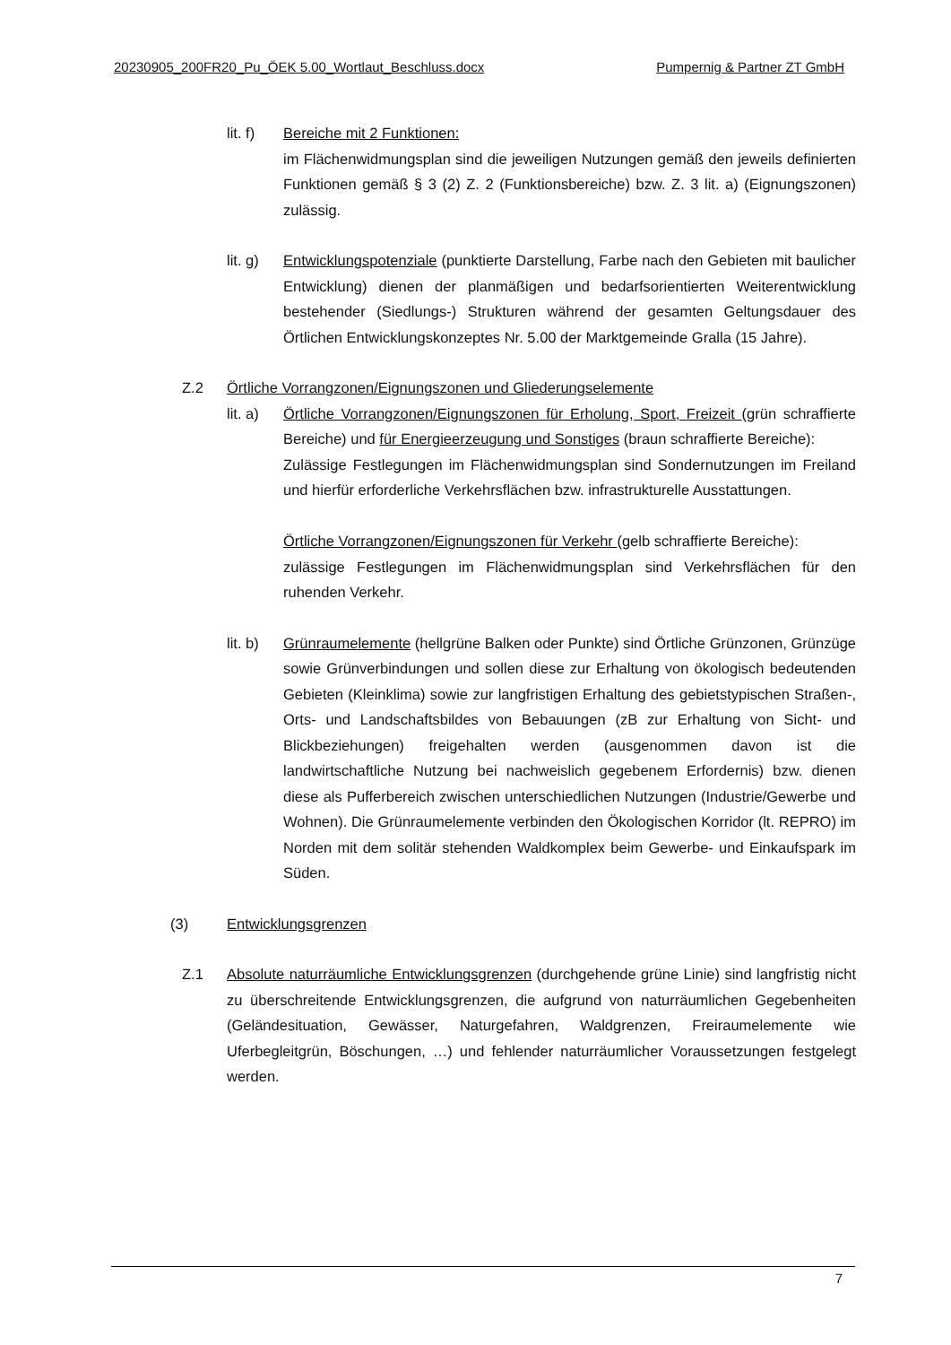20230905_200FR20_Pu_ÖEK 5.00_Wortlaut_Beschluss.docx Pumpernig & Partner ZT GmbH
lit. f)
Bereiche mit 2 Funktionen:
im Flächenwidmungsplan sind die jeweiligen Nutzungen gemäß den jeweils definierten Funktionen gemäß § 3 (2) Z. 2 (Funktionsbereiche) bzw. Z. 3 lit. a) (Eignungszonen) zulässig.
lit. g)
Entwicklungspotenziale (punktierte Darstellung, Farbe nach den Gebieten mit baulicher Entwicklung) dienen der planmäßigen und bedarfsorientierten Weiterentwicklung bestehender (Siedlungs-) Strukturen während der gesamten Geltungsdauer des Örtlichen Entwicklungskonzeptes Nr. 5.00 der Marktgemeinde Gralla (15 Jahre).
Z.2 Örtliche Vorrangzonen/Eignungszonen und Gliederungselemente
lit. a)
Örtliche Vorrangzonen/Eignungszonen für Erholung, Sport, Freizeit (grün schraffierte Bereiche) und für Energieerzeugung und Sonstiges (braun schraffierte Bereiche):
Zulässige Festlegungen im Flächenwidmungsplan sind Sondernutzungen im Freiland und hierfür erforderliche Verkehrsflächen bzw. infrastrukturelle Ausstattungen.
Örtliche Vorrangzonen/Eignungszonen für Verkehr (gelb schraffierte Bereiche):
zulässige Festlegungen im Flächenwidmungsplan sind Verkehrsflächen für den ruhenden Verkehr.
lit. b)
Grünraumelemente (hellgrüne Balken oder Punkte) sind Örtliche Grünzonen, Grünzüge sowie Grünverbindungen und sollen diese zur Erhaltung von ökologisch bedeutenden Gebieten (Kleinklima) sowie zur langfristigen Erhaltung des gebietstypischen Straßen-, Orts- und Landschaftsbildes von Bebauungen (zB zur Erhaltung von Sicht- und Blickbeziehungen) freigehalten werden (ausgenommen davon ist die landwirtschaftliche Nutzung bei nachweislich gegebenem Erfordernis) bzw. dienen diese als Pufferbereich zwischen unterschiedlichen Nutzungen (Industrie/Gewerbe und Wohnen). Die Grünraumelemente verbinden den Ökologischen Korridor (lt. REPRO) im Norden mit dem solitär stehenden Waldkomplex beim Gewerbe- und Einkaufspark im Süden.
(3) Entwicklungsgrenzen
Z.1 Absolute naturräumliche Entwicklungsgrenzen (durchgehende grüne Linie) sind langfristig nicht zu überschreitende Entwicklungsgrenzen, die aufgrund von naturräumlichen Gegebenheiten (Geländesituation, Gewässer, Naturgefahren, Waldgrenzen, Freiraumelemente wie Uferbegleitgrün, Böschungen, …) und fehlender naturräumlicher Voraussetzungen festgelegt werden.
7